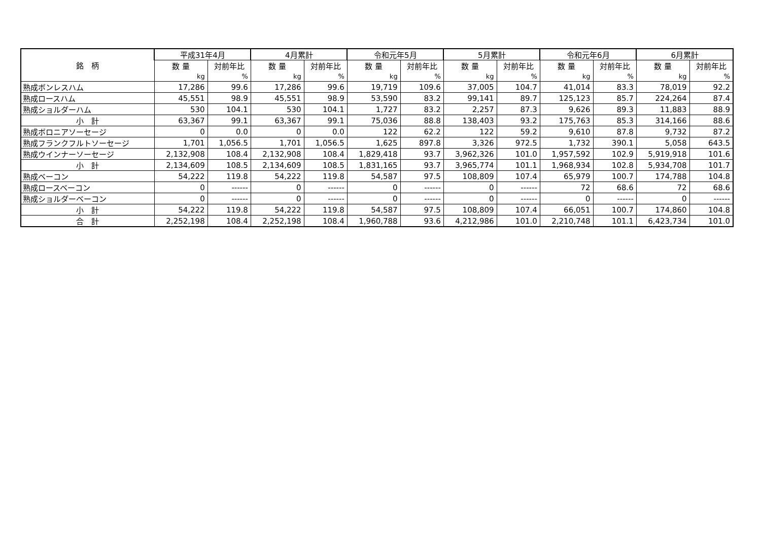| 銘 柄 | 平成31年4月 | | 4月累計 | | 令和元年5月 | | 5月累計 | | 令和元年6月 | | 6月累計 | |
| --- | --- | --- | --- | --- | --- | --- | --- | --- | --- | --- | --- | --- |
| | 数 量 | 対前年比 | 数 量 | 対前年比 | 数 量 | 対前年比 | 数 量 | 対前年比 | 数 量 | 対前年比 | 数 量 | 対前年比 |
| | kg | % | kg | % | kg | % | kg | % | kg | % | kg | % |
| 熟成ボンレスハム | 17,286 | 99.6 | 17,286 | 99.6 | 19,719 | 109.6 | 37,005 | 104.7 | 41,014 | 83.3 | 78,019 | 92.2 |
| 熟成ロースハム | 45,551 | 98.9 | 45,551 | 98.9 | 53,590 | 83.2 | 99,141 | 89.7 | 125,123 | 85.7 | 224,264 | 87.4 |
| 熟成ショルダーハム | 530 | 104.1 | 530 | 104.1 | 1,727 | 83.2 | 2,257 | 87.3 | 9,626 | 89.3 | 11,883 | 88.9 |
| 小 計 | 63,367 | 99.1 | 63,367 | 99.1 | 75,036 | 88.8 | 138,403 | 93.2 | 175,763 | 85.3 | 314,166 | 88.6 |
| 熟成ボロニアソーセージ | 0 | 0.0 | 0 | 0.0 | 122 | 62.2 | 122 | 59.2 | 9,610 | 87.8 | 9,732 | 87.2 |
| 熟成フランクフルトソーセージ | 1,701 | 1,056.5 | 1,701 | 1,056.5 | 1,625 | 897.8 | 3,326 | 972.5 | 1,732 | 390.1 | 5,058 | 643.5 |
| 熟成ウインナーソーセージ | 2,132,908 | 108.4 | 2,132,908 | 108.4 | 1,829,418 | 93.7 | 3,962,326 | 101.0 | 1,957,592 | 102.9 | 5,919,918 | 101.6 |
| 小 計 | 2,134,609 | 108.5 | 2,134,609 | 108.5 | 1,831,165 | 93.7 | 3,965,774 | 101.1 | 1,968,934 | 102.8 | 5,934,708 | 101.7 |
| 熟成ベーコン | 54,222 | 119.8 | 54,222 | 119.8 | 54,587 | 97.5 | 108,809 | 107.4 | 65,979 | 100.7 | 174,788 | 104.8 |
| 熟成ロースベーコン | 0 | ------ | 0 | ------ | 0 | ------ | 0 | ------ | 72 | 68.6 | 72 | 68.6 |
| 熟成ショルダーベーコン | 0 | ------ | 0 | ------ | 0 | ------ | 0 | ------ | 0 | ------ | 0 | ------ |
| 小 計 | 54,222 | 119.8 | 54,222 | 119.8 | 54,587 | 97.5 | 108,809 | 107.4 | 66,051 | 100.7 | 174,860 | 104.8 |
| 合 計 | 2,252,198 | 108.4 | 2,252,198 | 108.4 | 1,960,788 | 93.6 | 4,212,986 | 101.0 | 2,210,748 | 101.1 | 6,423,734 | 101.0 |